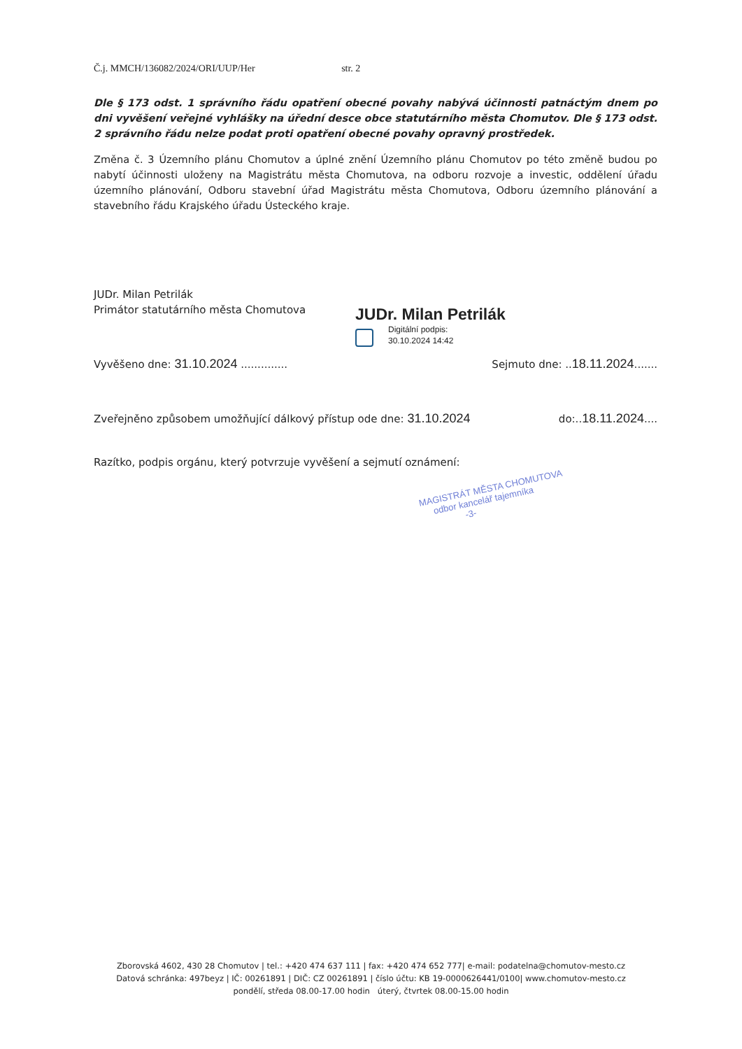Č.j. MMCH/136082/2024/ORI/UUP/Her str. 2
Dle § 173 odst. 1 správního řádu opatření obecné povahy nabývá účinnosti patnáctým dnem po dni vyvěšení veřejné vyhlášky na úřední desce obce statutárního města Chomutov. Dle § 173 odst. 2 správního řádu nelze podat proti opatření obecné povahy opravný prostředek.
Změna č. 3 Územního plánu Chomutov a úplné znění Územního plánu Chomutov po této změně budou po nabytí účinnosti uloženy na Magistrátu města Chomutova, na odboru rozvoje a investic, oddělení úřadu územního plánování, Odboru stavební úřad Magistrátu města Chomutova, Odboru územního plánování a stavebního řádu Krajského úřadu Ústeckého kraje.
JUDr. Milan Petrilák
Primátor statutárního města Chomutova
JUDr. Milan Petrilák
Digitální podpis:
30.10.2024 14:42
Vyvěšeno dne: 31.10.2024 .............. Sejmuto dne: ..18.11.2024.......
Zveřejněno způsobem umožňující dálkový přístup ode dne: 31.10.2024 do:..18.11.2024....
Razítko, podpis orgánu, který potvrzuje vyvěšení a sejmutí oznámení:
MAGISTRÁT MĚSTA CHOMUTOVA
odbor kancelář tajemníka
-3-
Zborovská 4602, 430 28 Chomutov | tel.: +420 474 637 111 | fax: +420 474 652 777| e-mail: podatelna@chomutov-mesto.cz
Datová schránka: 497beyz | IČ: 00261891 | DIČ: CZ 00261891 | číslo účtu: KB 19-0000626441/0100| www.chomutov-mesto.cz
pondělí, středa 08.00-17.00 hodin úterý, čtvrtek 08.00-15.00 hodin